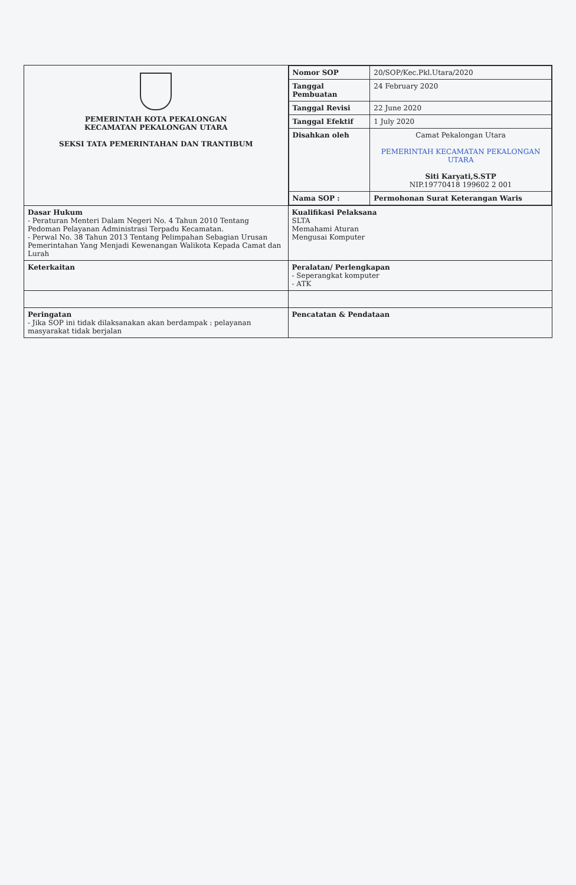| PEMERINTAH KOTA PEKALONGAN KECAMATAN PEKALONGAN UTARA SEKSI TATA PEMERINTAHAN DAN TRANTIBUM | / Nomor SOP / 20/SOP/Kec.Pkl.Utara/2020 / / Tanggal Pembuatan / 24 February 2020 / / Tanggal Revisi / 22 June 2020 / / Tanggal Efektif / 1 July 2020 / / Disahkan oleh / Camat Pekalongan Utara PEMERINTAH KECAMATAN PEKALONGAN UTARA Siti Karyati,S.STP NIP.19770418 199602 2 001 / / Nama SOP : / Permohonan Surat Keterangan Waris / |
| Dasar Hukum - Peraturan Menteri Dalam Negeri No. 4 Tahun 2010 Tentang Pedoman Pelayanan Administrasi Terpadu Kecamatan. - Perwal No. 38 Tahun 2013 Tentang Pelimpahan Sebagian Urusan Pemerintahan Yang Menjadi Kewenangan Walikota Kepada Camat dan Lurah | Kualifikasi Pelaksana SLTA Memahami Aturan Mengusai Komputer |
| Keterkaitan | Peralatan/ Perlengkapan - Seperangkat komputer - ATK |
| Peringatan - Jika SOP ini tidak dilaksanakan akan berdampak : pelayanan masyarakat tidak berjalan | Pencatatan & Pendataan |